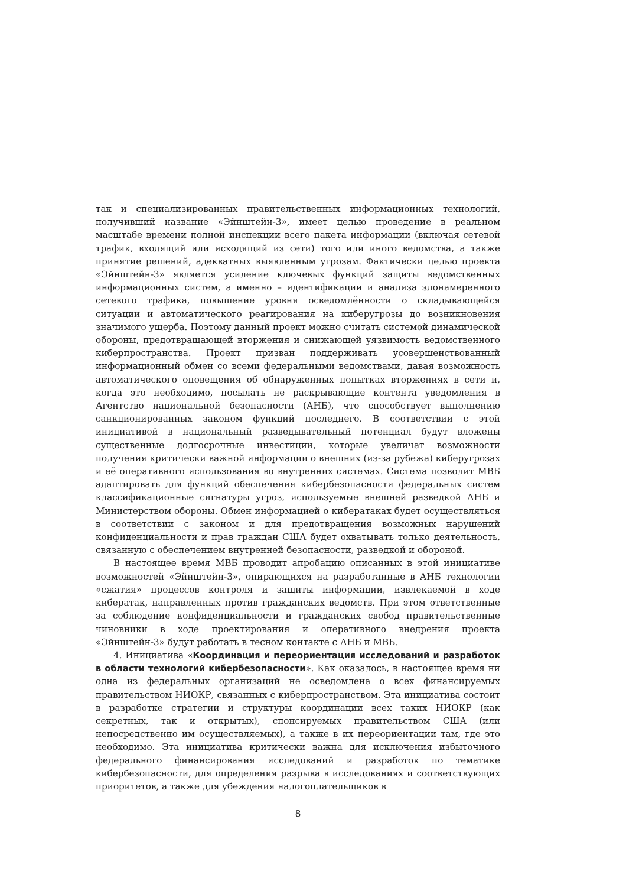так и специализированных правительственных информационных технологий, получивший название «Эйнштейн-3», имеет целью проведение в реальном масштабе времени полной инспекции всего пакета информации (включая сетевой трафик, входящий или исходящий из сети) того или иного ведомства, а также принятие решений, адекватных выявленным угрозам. Фактически целью проекта «Эйнштейн-3» является усиление ключевых функций защиты ведомственных информационных систем, а именно – идентификации и анализа злонамеренного сетевого трафика, повышение уровня осведомлённости о складывающейся ситуации и автоматического реагирования на киберугрозы до возникновения значимого ущерба. Поэтому данный проект можно считать системой динамической обороны, предотвращающей вторжения и снижающей уязвимость ведомственного киберпространства. Проект призван поддерживать усовершенствованный информационный обмен со всеми федеральными ведомствами, давая возможность автоматического оповещения об обнаруженных попытках вторжениях в сети и, когда это необходимо, посылать не раскрывающие контента уведомления в Агентство национальной безопасности (АНБ), что способствует выполнению санкционированных законом функций последнего. В соответствии с этой инициативой в национальный разведывательный потенциал будут вложены существенные долгосрочные инвестиции, которые увеличат возможности получения критически важной информации о внешних (из-за рубежа) киберугрозах и её оперативного использования во внутренних системах. Система позволит МВБ адаптировать для функций обеспечения кибербезопасности федеральных систем классификационные сигнатуры угроз, используемые внешней разведкой АНБ и Министерством обороны. Обмен информацией о кибератаках будет осуществляться в соответствии с законом и для предотвращения возможных нарушений конфиденциальности и прав граждан США будет охватывать только деятельность, связанную с обеспечением внутренней безопасности, разведкой и обороной.
В настоящее время МВБ проводит апробацию описанных в этой инициативе возможностей «Эйнштейн-3», опирающихся на разработанные в АНБ технологии «сжатия» процессов контроля и защиты информации, извлекаемой в ходе кибератак, направленных против гражданских ведомств. При этом ответственные за соблюдение конфиденциальности и гражданских свобод правительственные чиновники в ходе проектирования и оперативного внедрения проекта «Эйнштейн-3» будут работать в тесном контакте с АНБ и МВБ.
4. Инициатива «Координация и переориентация исследований и разработок в области технологий кибербезопасности». Как оказалось, в настоящее время ни одна из федеральных организаций не осведомлена о всех финансируемых правительством НИОКР, связанных с киберпространством. Эта инициатива состоит в разработке стратегии и структуры координации всех таких НИОКР (как секретных, так и открытых), спонсируемых правительством США (или непосредственно им осуществляемых), а также в их переориентации там, где это необходимо. Эта инициатива критически важна для исключения избыточного федерального финансирования исследований и разработок по тематике кибербезопасности, для определения разрыва в исследованиях и соответствующих приоритетов, а также для убеждения налогоплательщиков в
8